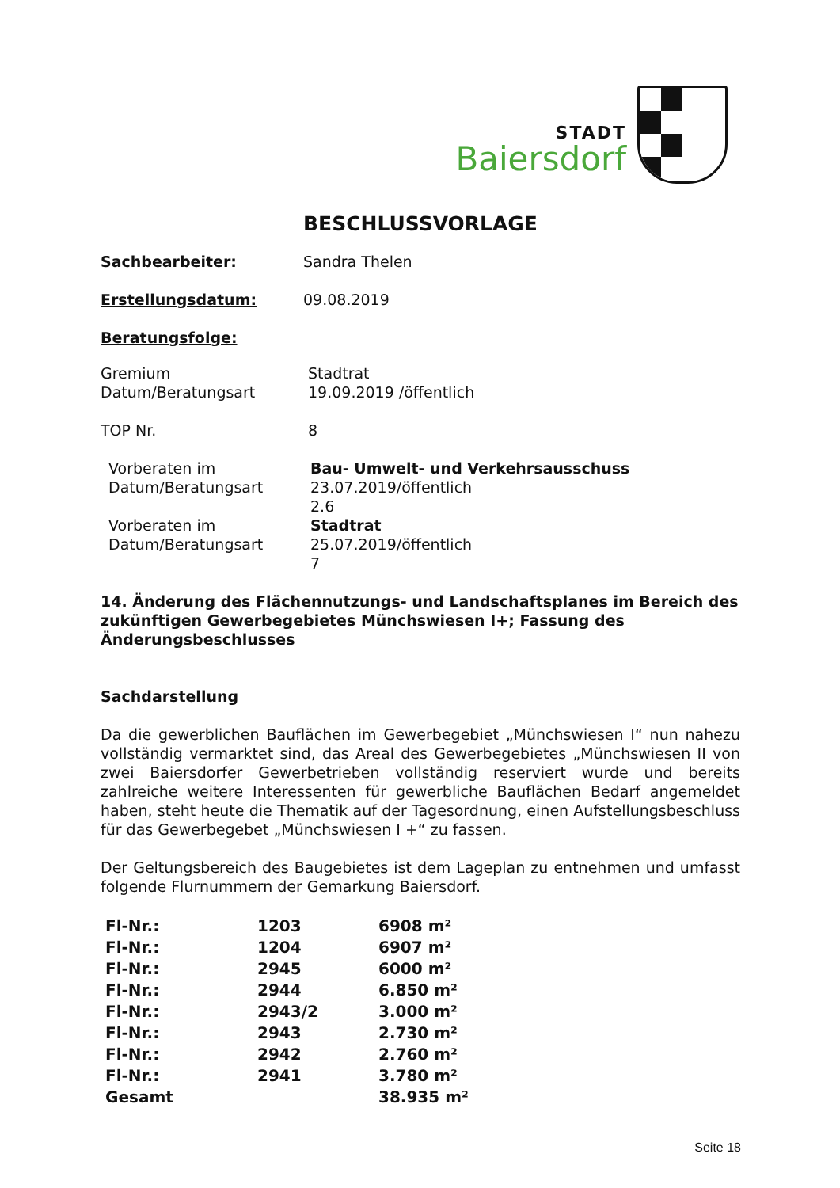STADT
Baiersdorf
BESCHLUSSVORLAGE
Sachbearbeiter: Sandra Thelen
Erstellungsdatum: 09.08.2019
Beratungsfolge:
Gremium
Datum/Beratungsart
Stadtrat
19.09.2019 /öffentlich
TOP Nr. 8
Vorberaten im
Datum/Beratungsart
Bau- Umwelt- und Verkehrsausschuss
23.07.2019/öffentlich
2.6
Vorberaten im
Datum/Beratungsart
Stadtrat
25.07.2019/öffentlich
7
14. Änderung des Flächennutzungs- und Landschaftsplanes im Bereich des zukünftigen Gewerbegebietes Münchswiesen I+; Fassung des Änderungsbeschlusses
Sachdarstellung
Da die gewerblichen Bauflächen im Gewerbegebiet „Münchswiesen I“ nun nahezu vollständig vermarktet sind, das Areal des Gewerbegebietes „Münchswiesen II von zwei Baiersdorfer Gewerbetrieben vollständig reserviert wurde und bereits zahlreiche weitere Interessenten für gewerbliche Bauflächen Bedarf angemeldet haben, steht heute die Thematik auf der Tagesordnung, einen Aufstellungsbeschluss für das Gewerbegebet „Münchswiesen I +“ zu fassen.
Der Geltungsbereich des Baugebietes ist dem Lageplan zu entnehmen und umfasst folgende Flurnummern der Gemarkung Baiersdorf.
| Fl-Nr.: | 1203 | 6908 m² |
| Fl-Nr.: | 1204 | 6907 m² |
| Fl-Nr.: | 2945 | 6000 m² |
| Fl-Nr.: | 2944 | 6.850 m² |
| Fl-Nr.: | 2943/2 | 3.000 m² |
| Fl-Nr.: | 2943 | 2.730 m² |
| Fl-Nr.: | 2942 | 2.760 m² |
| Fl-Nr.: | 2941 | 3.780 m² |
| Gesamt | | 38.935 m² |
Seite 18